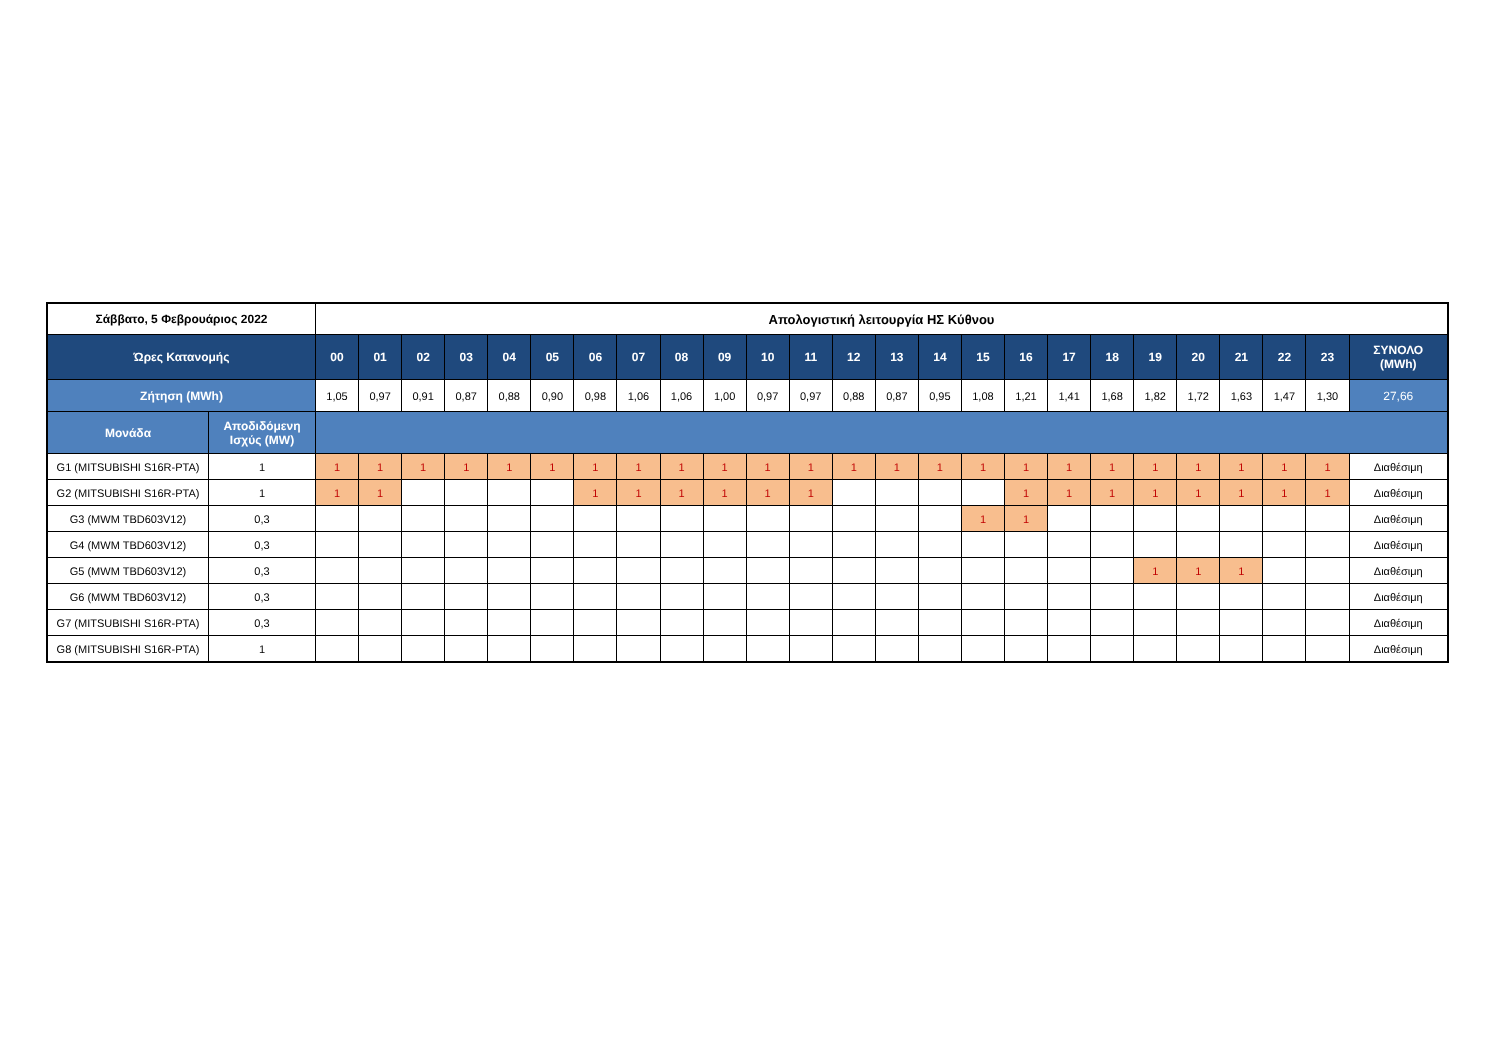| Σάββατο, 5 Φεβρουάριος 2022 | | Απολογιστική λειτουργία ΗΣ Κύθνου | | | | | | | | | | | | | | | | | | | | | | | | |
| Ώρες Κατανομής | | 00 | 01 | 02 | 03 | 04 | 05 | 06 | 07 | 08 | 09 | 10 | 11 | 12 | 13 | 14 | 15 | 16 | 17 | 18 | 19 | 20 | 21 | 22 | 23 | ΣΥΝΟΛΟ (MWh) |
| Ζήτηση (MWh) | | 1,05 | 0,97 | 0,91 | 0,87 | 0,88 | 0,90 | 0,98 | 1,06 | 1,06 | 1,00 | 0,97 | 0,97 | 0,88 | 0,87 | 0,95 | 1,08 | 1,21 | 1,41 | 1,68 | 1,82 | 1,72 | 1,63 | 1,47 | 1,30 | 27,66 |
| Μονάδα | Αποδιδόμενη Ισχύς (MW) | | | | | | | | | | | | | | | | | | | | | | | | | |
| G1 (MITSUBISHI S16R-PTA) | 1 | 1 | 1 | 1 | 1 | 1 | 1 | 1 | 1 | 1 | 1 | 1 | 1 | 1 | 1 | 1 | 1 | 1 | 1 | 1 | 1 | 1 | 1 | 1 | 1 | Διαθέσιμη |
| G2 (MITSUBISHI S16R-PTA) | 1 | 1 | 1 | | | | | 1 | 1 | 1 | 1 | 1 | 1 | | | | | 1 | 1 | 1 | 1 | 1 | 1 | 1 | 1 | Διαθέσιμη |
| G3 (MWM TBD603V12) | 0,3 | | | | | | | | | | | | | | | | 1 | 1 | | | | | | | | Διαθέσιμη |
| G4 (MWM TBD603V12) | 0,3 | | | | | | | | | | | | | | | | | | | | | | | | | Διαθέσιμη |
| G5 (MWM TBD603V12) | 0,3 | | | | | | | | | | | | | | | | | | | | 1 | 1 | 1 | | | Διαθέσιμη |
| G6 (MWM TBD603V12) | 0,3 | | | | | | | | | | | | | | | | | | | | | | | | | Διαθέσιμη |
| G7 (MITSUBISHI S16R-PTA) | 0,3 | | | | | | | | | | | | | | | | | | | | | | | | | Διαθέσιμη |
| G8 (MITSUBISHI S16R-PTA) | 1 | | | | | | | | | | | | | | | | | | | | | | | | | Διαθέσιμη |